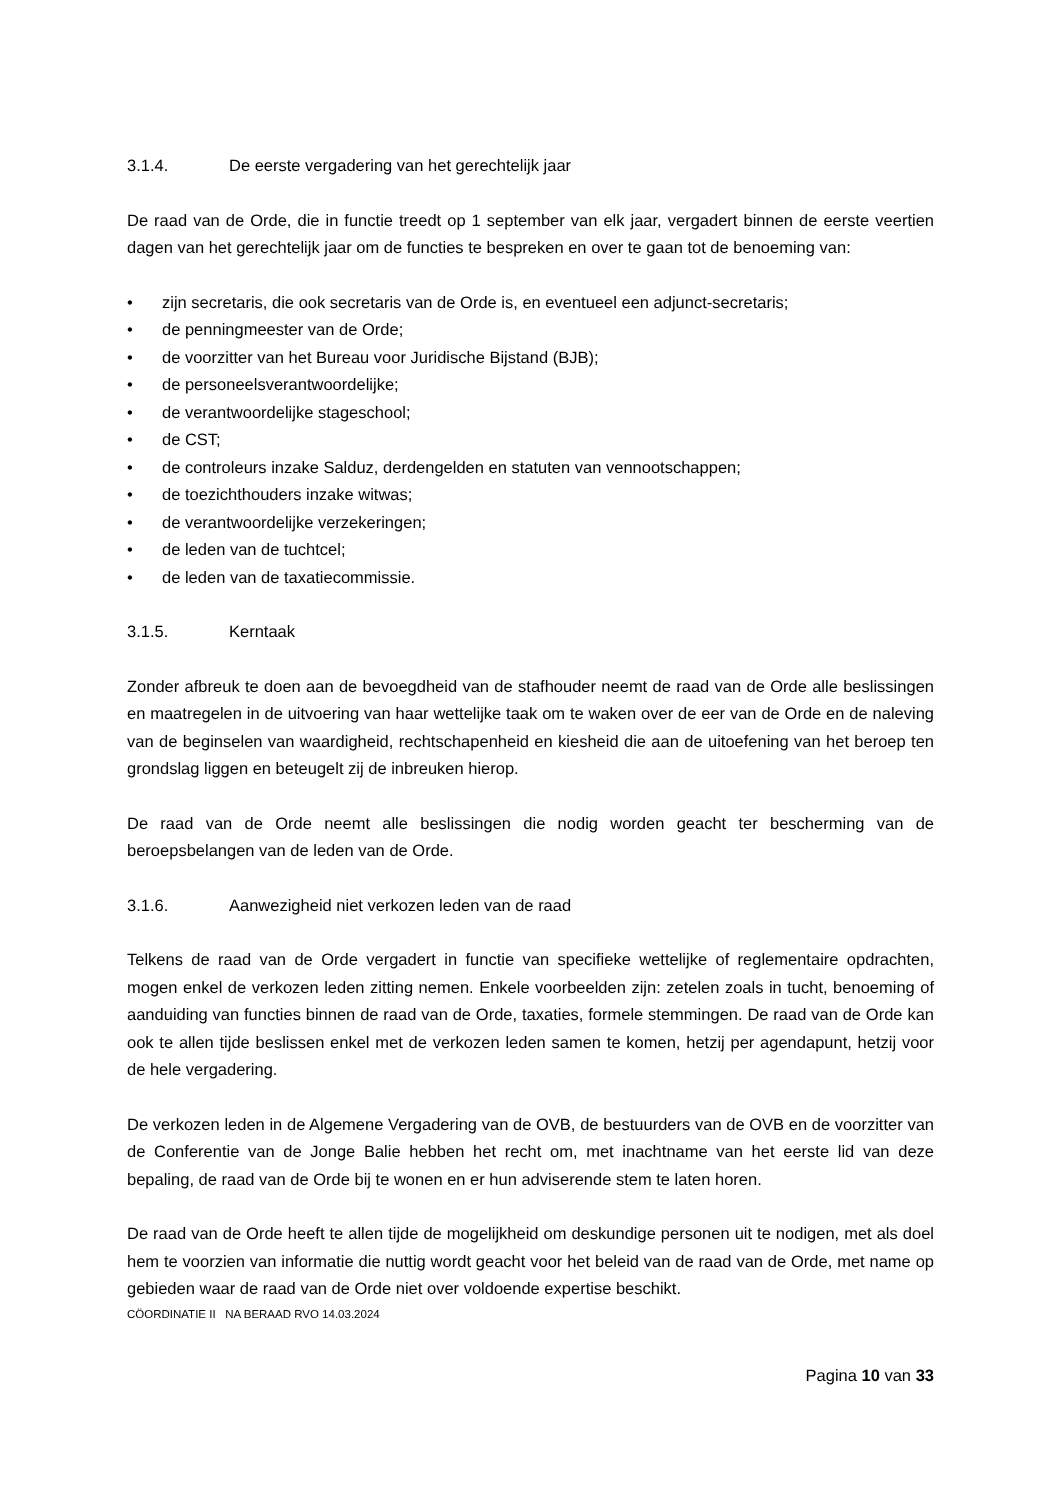3.1.4. De eerste vergadering van het gerechtelijk jaar
De raad van de Orde, die in functie treedt op 1 september van elk jaar, vergadert binnen de eerste veertien dagen van het gerechtelijk jaar om de functies te bespreken en over te gaan tot de benoeming van:
• zijn secretaris, die ook secretaris van de Orde is, en eventueel een adjunct-secretaris;
• de penningmeester van de Orde;
• de voorzitter van het Bureau voor Juridische Bijstand (BJB);
• de personeelsverantwoordelijke;
• de verantwoordelijke stageschool;
• de CST;
• de controleurs inzake Salduz, derdengelden en statuten van vennootschappen;
• de toezichthouders inzake witwas;
• de verantwoordelijke verzekeringen;
• de leden van de tuchtcel;
• de leden van de taxatiecommissie.
3.1.5. Kerntaak
Zonder afbreuk te doen aan de bevoegdheid van de stafhouder neemt de raad van de Orde alle beslissingen en maatregelen in de uitvoering van haar wettelijke taak om te waken over de eer van de Orde en de naleving van de beginselen van waardigheid, rechtschapenheid en kiesheid die aan de uitoefening van het beroep ten grondslag liggen en beteugelt zij de inbreuken hierop.
De raad van de Orde neemt alle beslissingen die nodig worden geacht ter bescherming van de beroepsbelangen van de leden van de Orde.
3.1.6. Aanwezigheid niet verkozen leden van de raad
Telkens de raad van de Orde vergadert in functie van specifieke wettelijke of reglementaire opdrachten, mogen enkel de verkozen leden zitting nemen. Enkele voorbeelden zijn: zetelen zoals in tucht, benoeming of aanduiding van functies binnen de raad van de Orde, taxaties, formele stemmingen. De raad van de Orde kan ook te allen tijde beslissen enkel met de verkozen leden samen te komen, hetzij per agendapunt, hetzij voor de hele vergadering.
De verkozen leden in de Algemene Vergadering van de OVB, de bestuurders van de OVB en de voorzitter van de Conferentie van de Jonge Balie hebben het recht om, met inachtname van het eerste lid van deze bepaling, de raad van de Orde bij te wonen en er hun adviserende stem te laten horen.
De raad van de Orde heeft te allen tijde de mogelijkheid om deskundige personen uit te nodigen, met als doel hem te voorzien van informatie die nuttig wordt geacht voor het beleid van de raad van de Orde, met name op gebieden waar de raad van de Orde niet over voldoende expertise beschikt.
CÖORDINATIE II NA BERAAD RVO 14.03.2024
Pagina 10 van 33